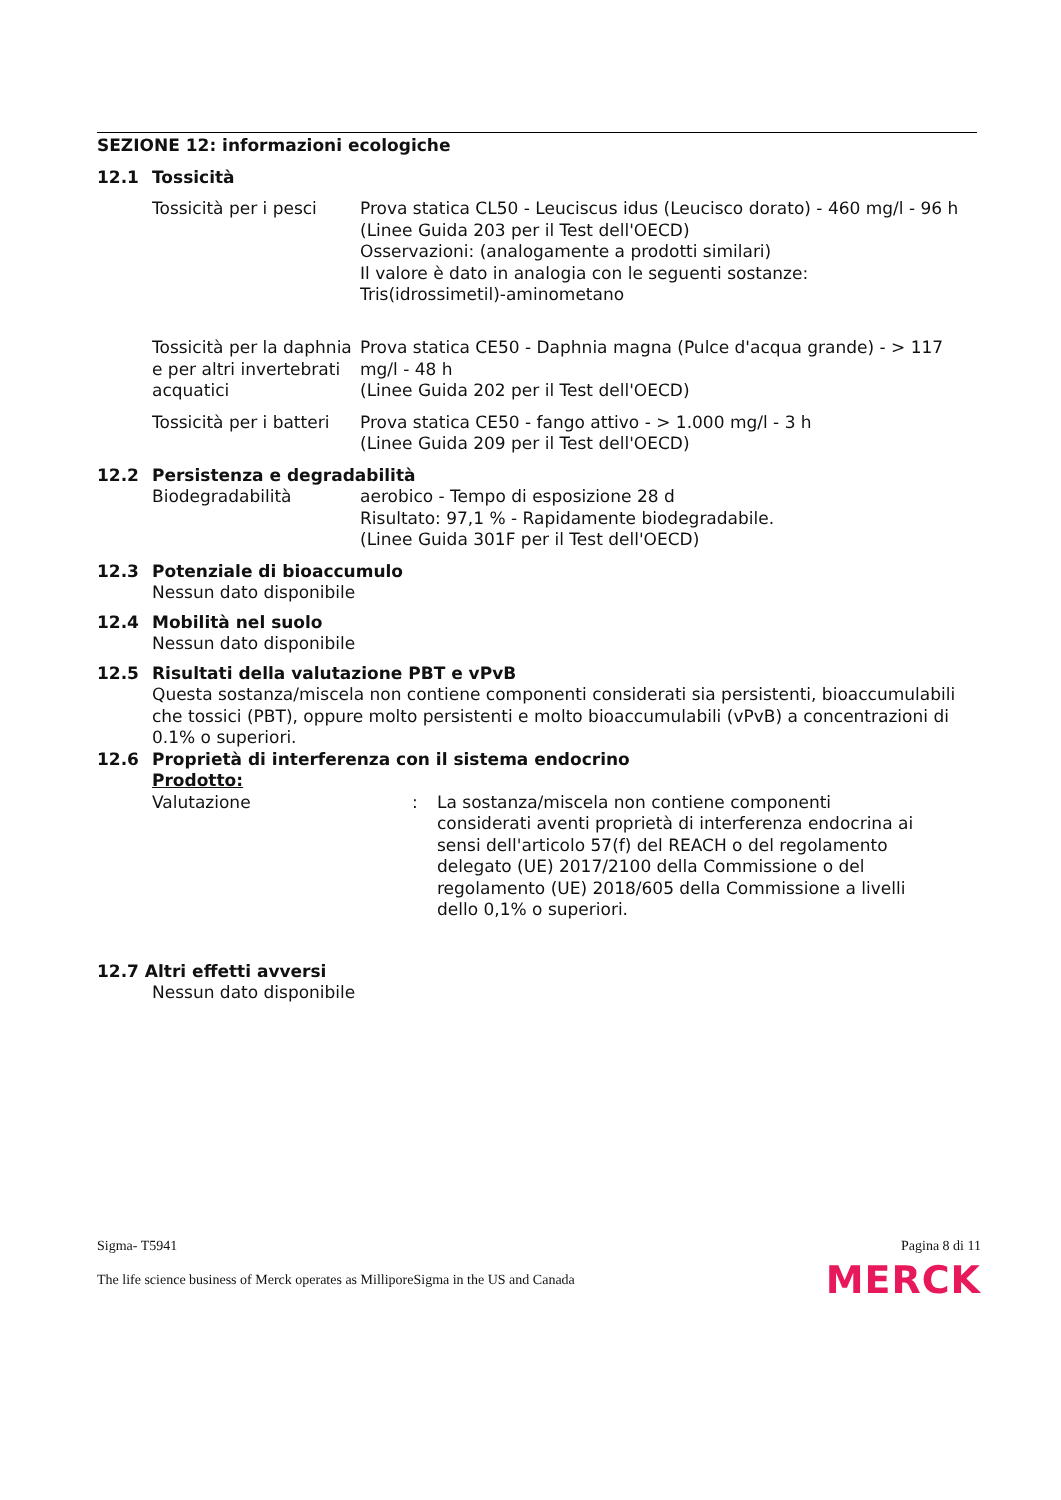SEZIONE 12: informazioni ecologiche
12.1 Tossicità
| Tossicità per i pesci | Prova statica CL50 - Leuciscus idus (Leucisco dorato) - 460 mg/l - 96 h (Linee Guida 203 per il Test dell'OECD) Osservazioni: (analogamente a prodotti similari) Il valore è dato in analogia con le seguenti sostanze: Tris(idrossimetil)-aminometano |
| Tossicità per la daphnia e per altri invertebrati acquatici | Prova statica CE50 - Daphnia magna (Pulce d'acqua grande) - > 117 mg/l - 48 h (Linee Guida 202 per il Test dell'OECD) |
| Tossicità per i batteri | Prova statica CE50 - fango attivo - > 1.000 mg/l - 3 h (Linee Guida 209 per il Test dell'OECD) |
12.2 Persistenza e degradabilità
| Biodegradabilità | aerobico - Tempo di esposizione 28 d Risultato: 97,1 % - Rapidamente biodegradabile. (Linee Guida 301F per il Test dell'OECD) |
12.3 Potenziale di bioaccumulo
Nessun dato disponibile
12.4 Mobilità nel suolo
Nessun dato disponibile
12.5 Risultati della valutazione PBT e vPvB
Questa sostanza/miscela non contiene componenti considerati sia persistenti, bioaccumulabili che tossici (PBT), oppure molto persistenti e molto bioaccumulabili (vPvB) a concentrazioni di 0.1% o superiori.
12.6 Proprietà di interferenza con il sistema endocrino
Prodotto:
| Valutazione | : | La sostanza/miscela non contiene componenti considerati aventi proprietà di interferenza endocrina ai sensi dell'articolo 57(f) del REACH o del regolamento delegato (UE) 2017/2100 della Commissione o del regolamento (UE) 2018/605 della Commissione a livelli dello 0,1% o superiori. |
12.7 Altri effetti avversi
Nessun dato disponibile
Sigma- T5941 Pagina 8 di 11
The life science business of Merck operates as MilliporeSigma in the US and Canada MERCK